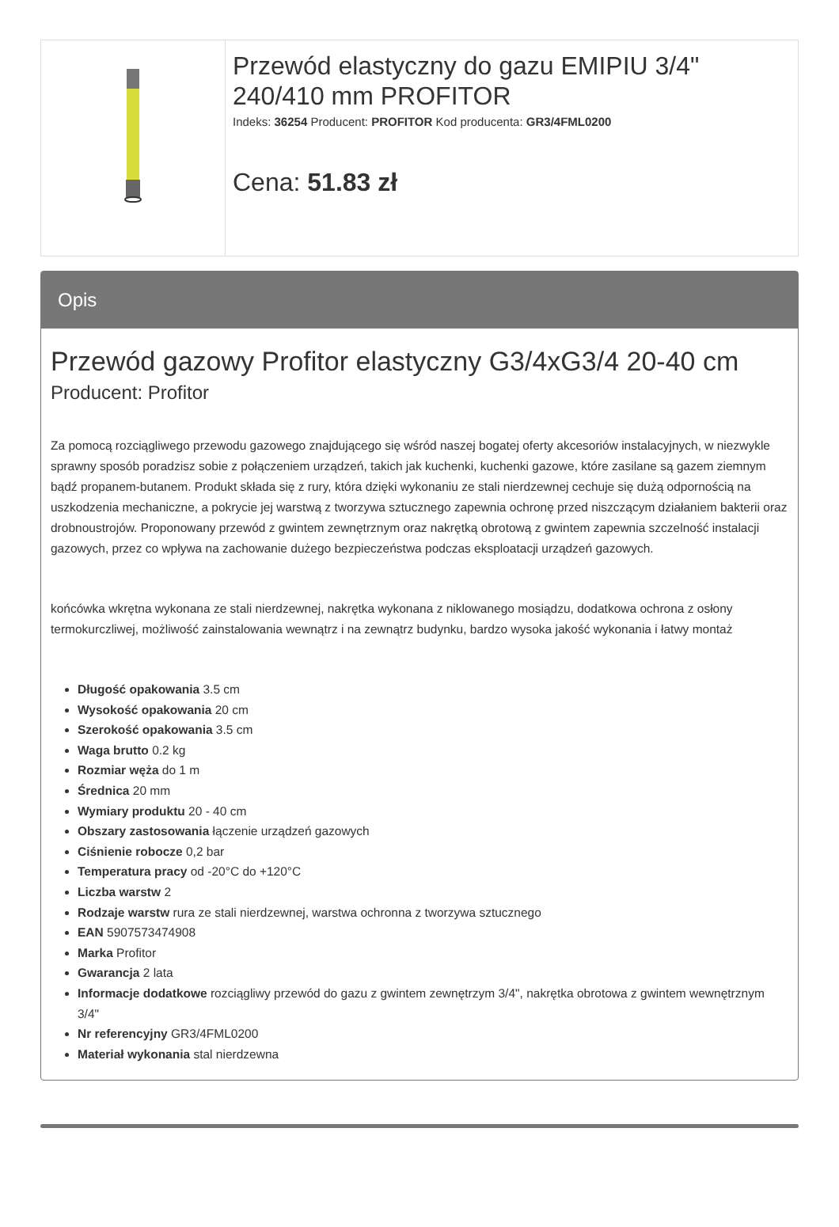| | Przewód elastyczny do gazu EMIPIU 3/4" 240/410 mm PROFITOR Indeks: 36254 Producent: PROFITOR Kod producenta: GR3/4FML0200 Cena: 51.83 zł |
Opis
Przewód gazowy Profitor elastyczny G3/4xG3/4 20-40 cm
Producent: Profitor
Za pomocą rozciągliwego przewodu gazowego znajdującego się wśród naszej bogatej oferty akcesoriów instalacyjnych, w niezwykle sprawny sposób poradzisz sobie z połączeniem urządzeń, takich jak kuchenki, kuchenki gazowe, które zasilane są gazem ziemnym bądź propanem-butanem. Produkt składa się z rury, która dzięki wykonaniu ze stali nierdzewnej cechuje się dużą odpornością na uszkodzenia mechaniczne, a pokrycie jej warstwą z tworzywa sztucznego zapewnia ochronę przed niszczącym działaniem bakterii oraz drobnoustrojów. Proponowany przewód z gwintem zewnętrznym oraz nakrętką obrotową z gwintem zapewnia szczelność instalacji gazowych, przez co wpływa na zachowanie dużego bezpieczeństwa podczas eksploatacji urządzeń gazowych.
końcówka wkrętna wykonana ze stali nierdzewnej, nakrętka wykonana z niklowanego mosiądzu, dodatkowa ochrona z osłony termokurczliwej, możliwość zainstalowania wewnątrz i na zewnątrz budynku, bardzo wysoka jakość wykonania i łatwy montaż
Długość opakowania 3.5 cm
Wysokość opakowania 20 cm
Szerokość opakowania 3.5 cm
Waga brutto 0.2 kg
Rozmiar węża do 1 m
Średnica 20 mm
Wymiary produktu 20 - 40 cm
Obszary zastosowania łączenie urządzeń gazowych
Ciśnienie robocze 0,2 bar
Temperatura pracy od -20°C do +120°C
Liczba warstw 2
Rodzaje warstw rura ze stali nierdzewnej, warstwa ochronna z tworzywa sztucznego
EAN 5907573474908
Marka Profitor
Gwarancja 2 lata
Informacje dodatkowe rozciągliwy przewód do gazu z gwintem zewnętrzym 3/4", nakrętka obrotowa z gwintem wewnętrznym 3/4"
Nr referencyjny GR3/4FML0200
Materiał wykonania stal nierdzewna